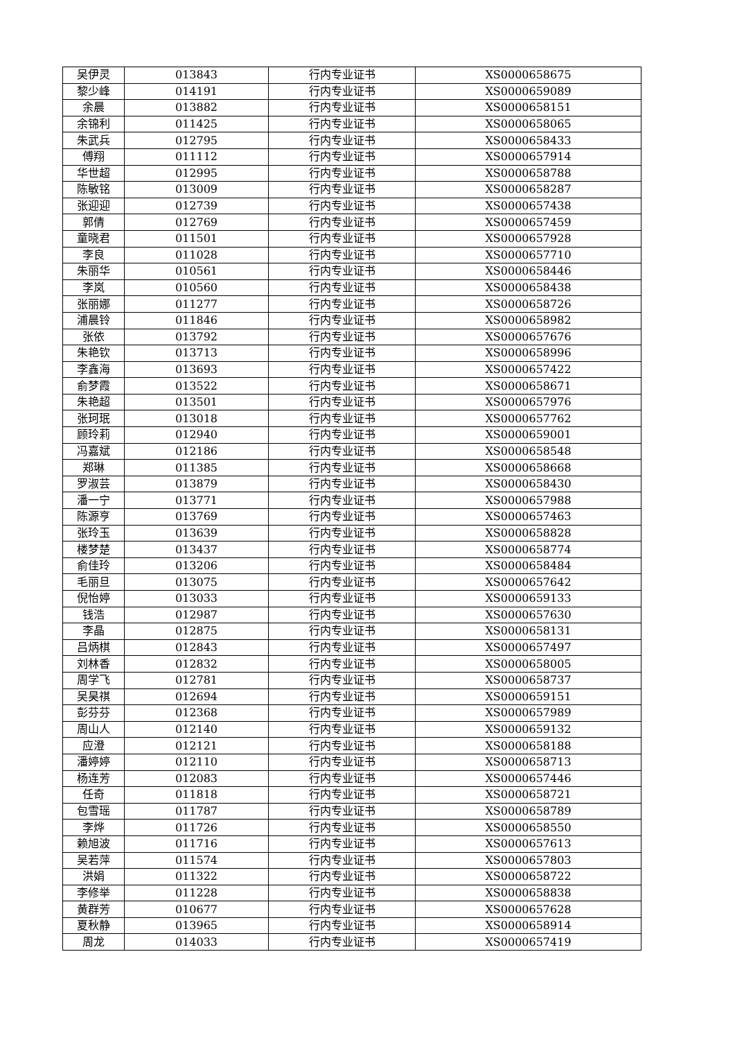| 吴伊灵 | 013843 | 行内专业证书 | XS0000658675 |
| 黎少峰 | 014191 | 行内专业证书 | XS0000659089 |
| 余晨 | 013882 | 行内专业证书 | XS0000658151 |
| 余锦利 | 011425 | 行内专业证书 | XS0000658065 |
| 朱武兵 | 012795 | 行内专业证书 | XS0000658433 |
| 傅翔 | 011112 | 行内专业证书 | XS0000657914 |
| 华世超 | 012995 | 行内专业证书 | XS0000658788 |
| 陈敏铭 | 013009 | 行内专业证书 | XS0000658287 |
| 张迎迎 | 012739 | 行内专业证书 | XS0000657438 |
| 郭倩 | 012769 | 行内专业证书 | XS0000657459 |
| 童晓君 | 011501 | 行内专业证书 | XS0000657928 |
| 李良 | 011028 | 行内专业证书 | XS0000657710 |
| 朱丽华 | 010561 | 行内专业证书 | XS0000658446 |
| 李岚 | 010560 | 行内专业证书 | XS0000658438 |
| 张丽娜 | 011277 | 行内专业证书 | XS0000658726 |
| 浦晨铃 | 011846 | 行内专业证书 | XS0000658982 |
| 张依 | 013792 | 行内专业证书 | XS0000657676 |
| 朱艳钦 | 013713 | 行内专业证书 | XS0000658996 |
| 李鑫海 | 013693 | 行内专业证书 | XS0000657422 |
| 俞梦霞 | 013522 | 行内专业证书 | XS0000658671 |
| 朱艳超 | 013501 | 行内专业证书 | XS0000657976 |
| 张珂珉 | 013018 | 行内专业证书 | XS0000657762 |
| 顾玲莉 | 012940 | 行内专业证书 | XS0000659001 |
| 冯嘉斌 | 012186 | 行内专业证书 | XS0000658548 |
| 郑琳 | 011385 | 行内专业证书 | XS0000658668 |
| 罗淑芸 | 013879 | 行内专业证书 | XS0000658430 |
| 潘一宁 | 013771 | 行内专业证书 | XS0000657988 |
| 陈源亨 | 013769 | 行内专业证书 | XS0000657463 |
| 张玲玉 | 013639 | 行内专业证书 | XS0000658828 |
| 楼梦楚 | 013437 | 行内专业证书 | XS0000658774 |
| 俞佳玲 | 013206 | 行内专业证书 | XS0000658484 |
| 毛丽旦 | 013075 | 行内专业证书 | XS0000657642 |
| 倪怡婷 | 013033 | 行内专业证书 | XS0000659133 |
| 钱浩 | 012987 | 行内专业证书 | XS0000657630 |
| 李晶 | 012875 | 行内专业证书 | XS0000658131 |
| 吕炳棋 | 012843 | 行内专业证书 | XS0000657497 |
| 刘林香 | 012832 | 行内专业证书 | XS0000658005 |
| 周学飞 | 012781 | 行内专业证书 | XS0000658737 |
| 吴昊祺 | 012694 | 行内专业证书 | XS0000659151 |
| 彭芬芬 | 012368 | 行内专业证书 | XS0000657989 |
| 周山人 | 012140 | 行内专业证书 | XS0000659132 |
| 应澄 | 012121 | 行内专业证书 | XS0000658188 |
| 潘婷婷 | 012110 | 行内专业证书 | XS0000658713 |
| 杨连芳 | 012083 | 行内专业证书 | XS0000657446 |
| 任奇 | 011818 | 行内专业证书 | XS0000658721 |
| 包雪瑶 | 011787 | 行内专业证书 | XS0000658789 |
| 李烨 | 011726 | 行内专业证书 | XS0000658550 |
| 赖旭波 | 011716 | 行内专业证书 | XS0000657613 |
| 吴若萍 | 011574 | 行内专业证书 | XS0000657803 |
| 洪娟 | 011322 | 行内专业证书 | XS0000658722 |
| 李修举 | 011228 | 行内专业证书 | XS0000658838 |
| 黄群芳 | 010677 | 行内专业证书 | XS0000657628 |
| 夏秋静 | 013965 | 行内专业证书 | XS0000658914 |
| 周龙 | 014033 | 行内专业证书 | XS0000657419 |